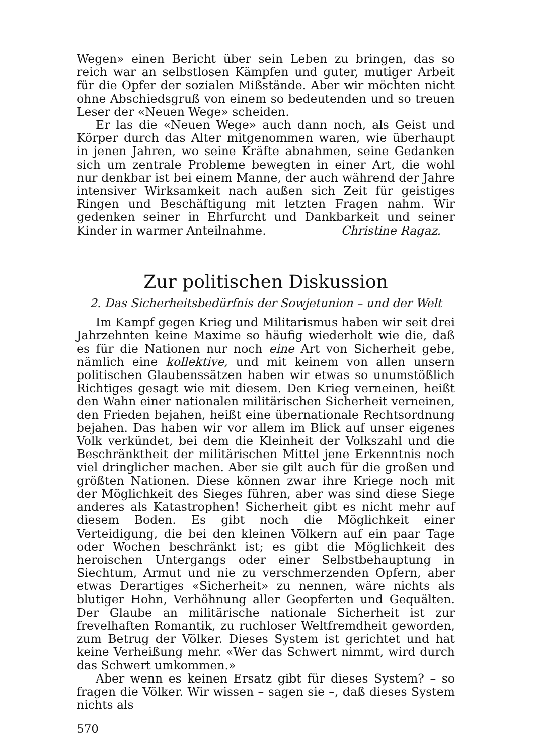Wegen» einen Bericht über sein Leben zu bringen, das so reich war an selbstlosen Kämpfen und guter, mutiger Arbeit für die Opfer der sozialen Mißstände. Aber wir möchten nicht ohne Abschiedsgruß von einem so bedeutenden und so treuen Leser der «Neuen Wege» scheiden.
Er las die «Neuen Wege» auch dann noch, als Geist und Körper durch das Alter mitgenommen waren, wie überhaupt in jenen Jahren, wo seine Kräfte abnahmen, seine Gedanken sich um zentrale Probleme bewegten in einer Art, die wohl nur denkbar ist bei einem Manne, der auch während der Jahre intensiver Wirksamkeit nach außen sich Zeit für geistiges Ringen und Beschäftigung mit letzten Fragen nahm. Wir gedenken seiner in Ehrfurcht und Dankbarkeit und seiner Kinder in warmer Anteilnahme. Christine Ragaz.
Zur politischen Diskussion
2. Das Sicherheitsbedürfnis der Sowjetunion – und der Welt
Im Kampf gegen Krieg und Militarismus haben wir seit drei Jahrzehnten keine Maxime so häufig wiederholt wie die, daß es für die Nationen nur noch eine Art von Sicherheit gebe, nämlich eine kollektive, und mit keinem von allen unsern politischen Glaubenssätzen haben wir etwas so unumstößlich Richtiges gesagt wie mit diesem. Den Krieg verneinen, heißt den Wahn einer nationalen militärischen Sicherheit verneinen, den Frieden bejahen, heißt eine übernationale Rechtsordnung bejahen. Das haben wir vor allem im Blick auf unser eigenes Volk verkündet, bei dem die Kleinheit der Volkszahl und die Beschränktheit der militärischen Mittel jene Erkenntnis noch viel dringlicher machen. Aber sie gilt auch für die großen und größten Nationen. Diese können zwar ihre Kriege noch mit der Möglichkeit des Sieges führen, aber was sind diese Siege anderes als Katastrophen! Sicherheit gibt es nicht mehr auf diesem Boden. Es gibt noch die Möglichkeit einer Verteidigung, die bei den kleinen Völkern auf ein paar Tage oder Wochen beschränkt ist; es gibt die Möglichkeit des heroischen Untergangs oder einer Selbstbehauptung in Siechtum, Armut und nie zu verschmerzenden Opfern, aber etwas Derartiges «Sicherheit» zu nennen, wäre nichts als blutiger Hohn, Verhöhnung aller Geopferten und Gequälten. Der Glaube an militärische nationale Sicherheit ist zur frevelhaften Romantik, zu ruchloser Weltfremdheit geworden, zum Betrug der Völker. Dieses System ist gerichtet und hat keine Verheißung mehr. «Wer das Schwert nimmt, wird durch das Schwert umkommen.»
Aber wenn es keinen Ersatz gibt für dieses System? – so fragen die Völker. Wir wissen – sagen sie –, daß dieses System nichts als
570